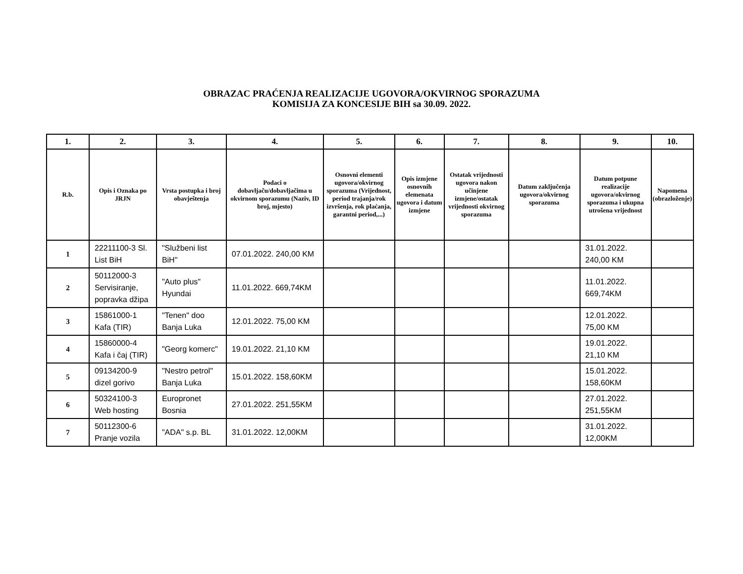OBRAZAC PRAĆENJA REALIZACIJE UGOVORA/OKVIRNOG SPORAZUMA
KOMISIJA ZA KONCESIJE BIH sa 30.09. 2022.
| 1. | 2. | 3. | 4. | 5. | 6. | 7. | 8. | 9. | 10. |
| --- | --- | --- | --- | --- | --- | --- | --- | --- | --- |
| R.b. | Opis i Oznaka po JRJN | Vrsta postupka i broj obavještenja | Podaci o dobavljaču/dobavljačima u okvirnom sporazumu (Naziv, ID broj, mjesto) | Osnovni elementi ugovora/okvirnog sporazuma (Vrijednost, period trajanja/rok izvršenja, rok plaćanja, garantni period,...) | Opis izmjene osnovnih elemenata ugovora i datum izmjene | Ostatak vrijednosti ugovora nakon učinjene izmjene/ostatak vrijednosti okvirnog sporazuma | Datum zaključenja ugovora/okvirnog sporazuma | Datum potpune realizacije ugovora/okvirnog sporazuma i ukupna utrošena vrijednost | Napomena (obrazloženje) |
| 1 | 22211100-3 Sl. List BiH | "Službeni list BiH" | 07.01.2022. 240,00 KM | | | | | 31.01.2022. 240,00 KM | |
| 2 | 50112000-3 Servisiranje, popravka džipa | "Auto plus" Hyundai | 11.01.2022. 669,74KM | | | | | 11.01.2022. 669,74KM | |
| 3 | 15861000-1 Kafa (TIR) | "Tenen" doo Banja Luka | 12.01.2022. 75,00 KM | | | | | 12.01.2022. 75,00 KM | |
| 4 | 15860000-4 Kafa i čaj (TIR) | "Georg komerc" | 19.01.2022. 21,10 KM | | | | | 19.01.2022. 21,10 KM | |
| 5 | 09134200-9 dizel gorivo | "Nestro petrol" Banja Luka | 15.01.2022. 158,60KM | | | | | 15.01.2022. 158,60KM | |
| 6 | 50324100-3 Web hosting | Europronet Bosnia | 27.01.2022. 251,55KM | | | | | 27.01.2022. 251,55KM | |
| 7 | 50112300-6 Pranje vozila | "ADA" s.p. BL | 31.01.2022. 12,00KM | | | | | 31.01.2022. 12,00KM | |